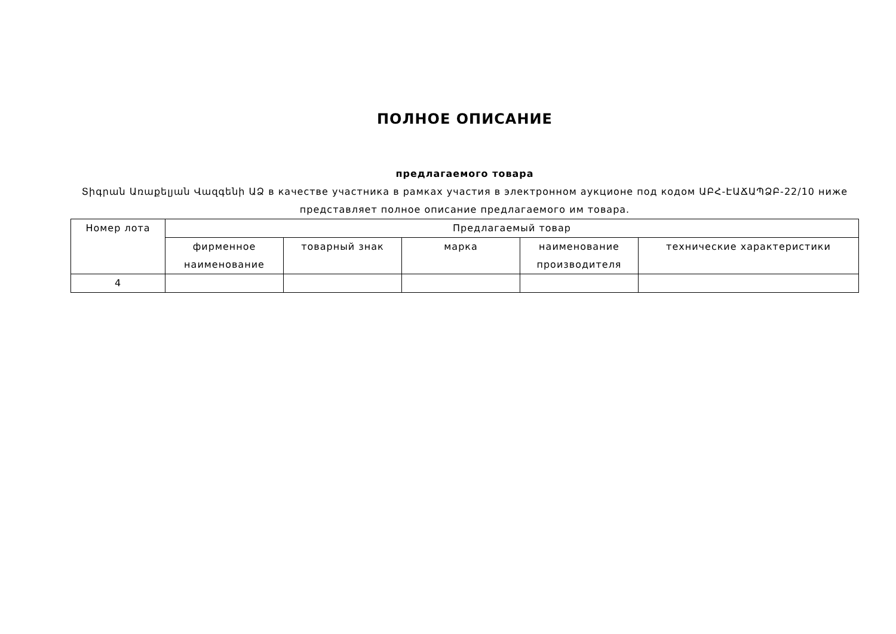ПОЛНОЕ ОПИСАНИЕ
предлагаемого товара
Տիգրան Առաքելյան Վազգենի ԱՁ в качестве участника в рамках участия в электронном аукционе под кодом ԱԲՀ-ԷԱՃԱՊՁԲ-22/10 ниже представляет полное описание предлагаемого им товара.
| Номер лота | Предлагаемый товар | | | | |
| --- | --- | --- | --- | --- | --- |
| | фирменное наименование | товарный знак | марка | наименование производителя | технические характеристики |
| 4 | | | | | |